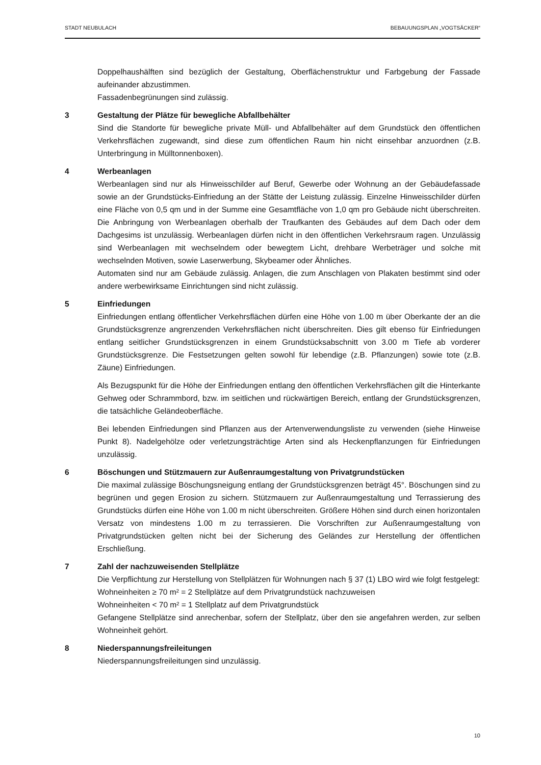STADT NEUBULACH BEBAUUNGSPLAN „VOGTSÄCKER“
Doppelhaushälften sind bezüglich der Gestaltung, Oberflächenstruktur und Farbgebung der Fassade aufeinander abzustimmen.
Fassadenbegrünungen sind zulässig.
3 Gestaltung der Plätze für bewegliche Abfallbehälter
Sind die Standorte für bewegliche private Müll- und Abfallbehälter auf dem Grundstück den öffentlichen Verkehrsflächen zugewandt, sind diese zum öffentlichen Raum hin nicht einsehbar anzuordnen (z.B. Unterbringung in Mülltonnenboxen).
4 Werbeanlagen
Werbeanlagen sind nur als Hinweisschilder auf Beruf, Gewerbe oder Wohnung an der Gebäudefassade sowie an der Grundstücks-Einfriedung an der Stätte der Leistung zulässig. Einzelne Hinweisschilder dürfen eine Fläche von 0,5 qm und in der Summe eine Gesamtfläche von 1,0 qm pro Gebäude nicht überschreiten. Die Anbringung von Werbeanlagen oberhalb der Traufkanten des Gebäudes auf dem Dach oder dem Dachgesims ist unzulässig. Werbeanlagen dürfen nicht in den öffentlichen Verkehrsraum ragen. Unzulässig sind Werbeanlagen mit wechselndem oder bewegtem Licht, drehbare Werbeträger und solche mit wechselnden Motiven, sowie Laserwerbung, Skybeamer oder Ähnliches.
Automaten sind nur am Gebäude zulässig. Anlagen, die zum Anschlagen von Plakaten bestimmt sind oder andere werbewirksame Einrichtungen sind nicht zulässig.
5 Einfriedungen
Einfriedungen entlang öffentlicher Verkehrsflächen dürfen eine Höhe von 1.00 m über Oberkante der an die Grundstücksgrenze angrenzenden Verkehrsflächen nicht überschreiten. Dies gilt ebenso für Einfriedungen entlang seitlicher Grundstücksgrenzen in einem Grundstücksabschnitt von 3.00 m Tiefe ab vorderer Grundstücksgrenze. Die Festsetzungen gelten sowohl für lebendige (z.B. Pflanzungen) sowie tote (z.B. Zäune) Einfriedungen.
Als Bezugspunkt für die Höhe der Einfriedungen entlang den öffentlichen Verkehrsflächen gilt die Hinterkante Gehweg oder Schrammbord, bzw. im seitlichen und rückwärtigen Bereich, entlang der Grundstücksgrenzen, die tatsächliche Geländeoberfläche.
Bei lebenden Einfriedungen sind Pflanzen aus der Artenverwendungsliste zu verwenden (siehe Hinweise Punkt 8). Nadelgehölze oder verletzungsträchtige Arten sind als Heckenpflanzungen für Einfriedungen unzulässig.
6 Böschungen und Stützmauern zur Außenraumgestaltung von Privatgrundstücken
Die maximal zulässige Böschungsneigung entlang der Grundstücksgrenzen beträgt 45°. Böschungen sind zu begrünen und gegen Erosion zu sichern. Stützmauern zur Außenraumgestaltung und Terrassierung des Grundstücks dürfen eine Höhe von 1.00 m nicht überschreiten. Größere Höhen sind durch einen horizontalen Versatz von mindestens 1.00 m zu terrassieren. Die Vorschriften zur Außenraumgestaltung von Privatgrundstücken gelten nicht bei der Sicherung des Geländes zur Herstellung der öffentlichen Erschließung.
7 Zahl der nachzuweisenden Stellplätze
Die Verpflichtung zur Herstellung von Stellplätzen für Wohnungen nach § 37 (1) LBO wird wie folgt festgelegt:
Wohneinheiten ≥ 70 m² = 2 Stellplätze auf dem Privatgrundstück nachzuweisen
Wohneinheiten < 70 m² = 1 Stellplatz auf dem Privatgrundstück
Gefangene Stellplätze sind anrechenbar, sofern der Stellplatz, über den sie angefahren werden, zur selben Wohneinheit gehört.
8 Niederspannungsfreileitungen
Niederspannungsfreileitungen sind unzulässig.
10